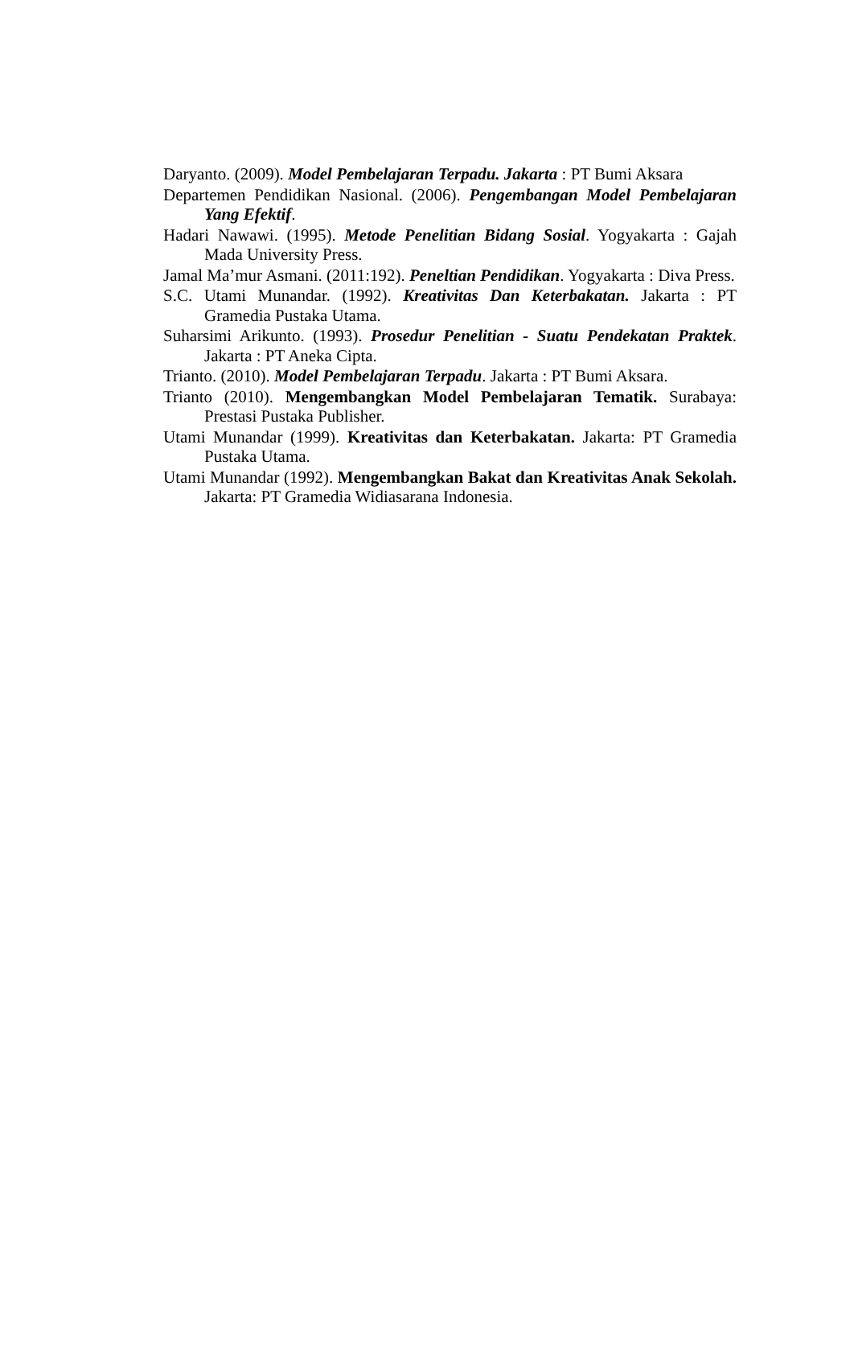Daryanto. (2009). Model Pembelajaran Terpadu. Jakarta : PT Bumi Aksara
Departemen Pendidikan Nasional. (2006). Pengembangan Model Pembelajaran Yang Efektif.
Hadari Nawawi. (1995). Metode Penelitian Bidang Sosial. Yogyakarta : Gajah Mada University Press.
Jamal Ma’mur Asmani. (2011:192). Peneltian Pendidikan. Yogyakarta : Diva Press.
S.C. Utami Munandar. (1992). Kreativitas Dan Keterbakatan. Jakarta : PT Gramedia Pustaka Utama.
Suharsimi Arikunto. (1993). Prosedur Penelitian - Suatu Pendekatan Praktek. Jakarta : PT Aneka Cipta.
Trianto. (2010). Model Pembelajaran Terpadu. Jakarta : PT Bumi Aksara.
Trianto (2010). Mengembangkan Model Pembelajaran Tematik. Surabaya: Prestasi Pustaka Publisher.
Utami Munandar (1999). Kreativitas dan Keterbakatan. Jakarta: PT Gramedia Pustaka Utama.
Utami Munandar (1992). Mengembangkan Bakat dan Kreativitas Anak Sekolah. Jakarta: PT Gramedia Widiasarana Indonesia.